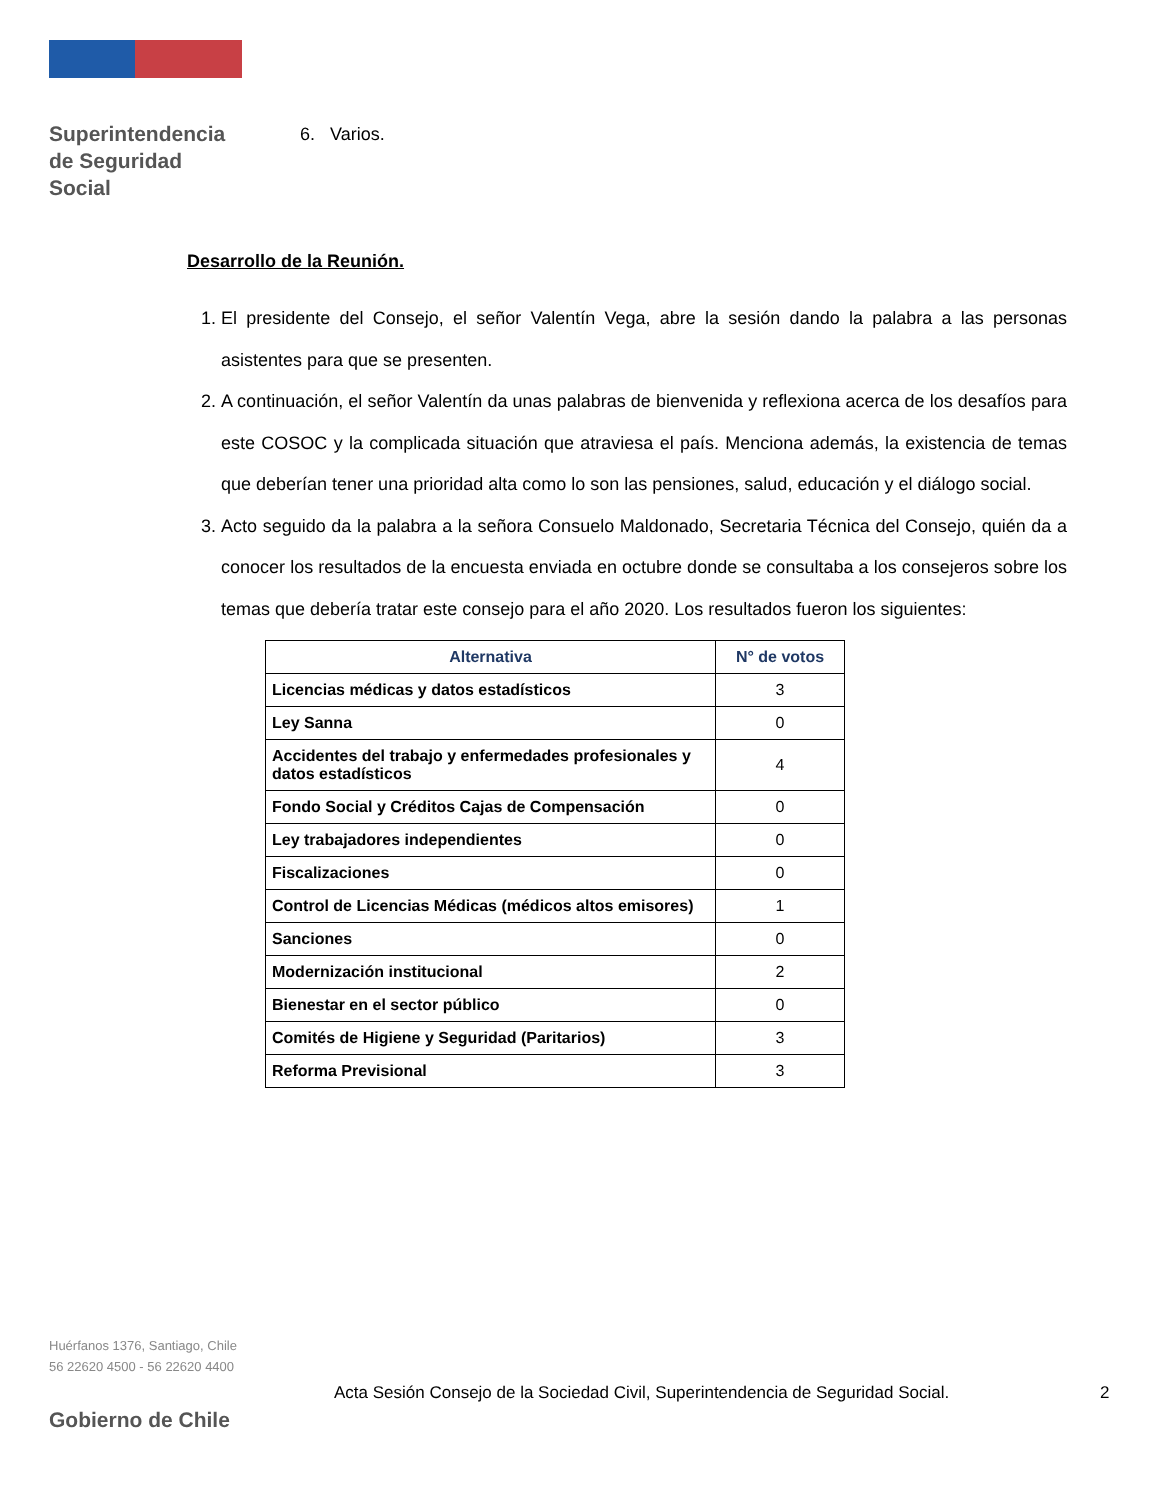Superintendencia
de Seguridad
Social
6. Varios.
Desarrollo de la Reunión.
1. El presidente del Consejo, el señor Valentín Vega, abre la sesión dando la palabra a las personas asistentes para que se presenten.
2. A continuación, el señor Valentín da unas palabras de bienvenida y reflexiona acerca de los desafíos para este COSOC y la complicada situación que atraviesa el país. Menciona además, la existencia de temas que deberían tener una prioridad alta como lo son las pensiones, salud, educación y el diálogo social.
3. Acto seguido da la palabra a la señora Consuelo Maldonado, Secretaria Técnica del Consejo, quién da a conocer los resultados de la encuesta enviada en octubre donde se consultaba a los consejeros sobre los temas que debería tratar este consejo para el año 2020. Los resultados fueron los siguientes:
| Alternativa | N° de votos |
| --- | --- |
| Licencias médicas y datos estadísticos | 3 |
| Ley Sanna | 0 |
| Accidentes del trabajo y enfermedades profesionales y datos estadísticos | 4 |
| Fondo Social y Créditos Cajas de Compensación | 0 |
| Ley trabajadores independientes | 0 |
| Fiscalizaciones | 0 |
| Control de Licencias Médicas (médicos altos emisores) | 1 |
| Sanciones | 0 |
| Modernización institucional | 2 |
| Bienestar en el sector público | 0 |
| Comités de Higiene y Seguridad (Paritarios) | 3 |
| Reforma Previsional | 3 |
Huérfanos 1376, Santiago, Chile
56 22620 4500 - 56 22620 4400
Gobierno de Chile
Acta Sesión Consejo de la Sociedad Civil, Superintendencia de Seguridad Social.
2